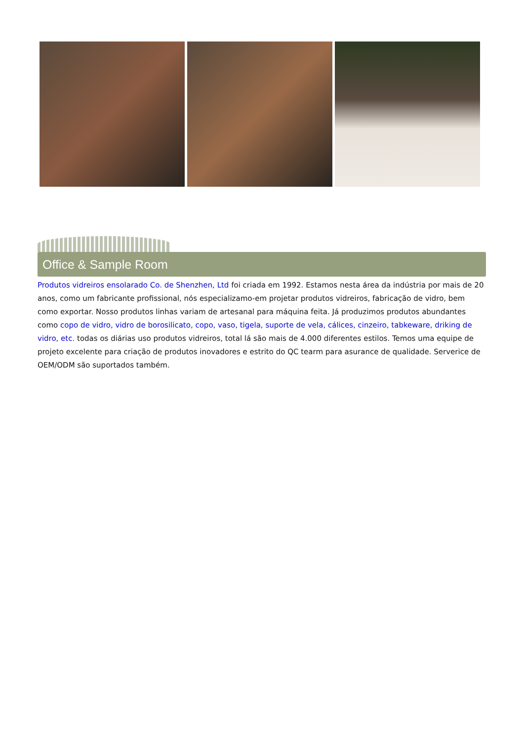Office & Sample Room
Produtos vidreiros ensolarado Co. de Shenzhen, Ltd foi criada em 1992. Estamos nesta área da indústria por mais de 20 anos, como um fabricante profissional, nós especializamo-em projetar produtos vidreiros, fabricação de vidro, bem como exportar. Nosso produtos linhas variam de artesanal para máquina feita. Já produzimos produtos abundantes como copo de vidro, vidro de borosilicato, copo, vaso, tigela, suporte de vela, cálices, cinzeiro, tabkeware, driking de vidro, etc. todas os diárias uso produtos vidreiros, total lá são mais de 4.000 diferentes estilos. Temos uma equipe de projeto excelente para criação de produtos inovadores e estrito do QC tearm para asurance de qualidade. Serverice de OEM/ODM são suportados também.